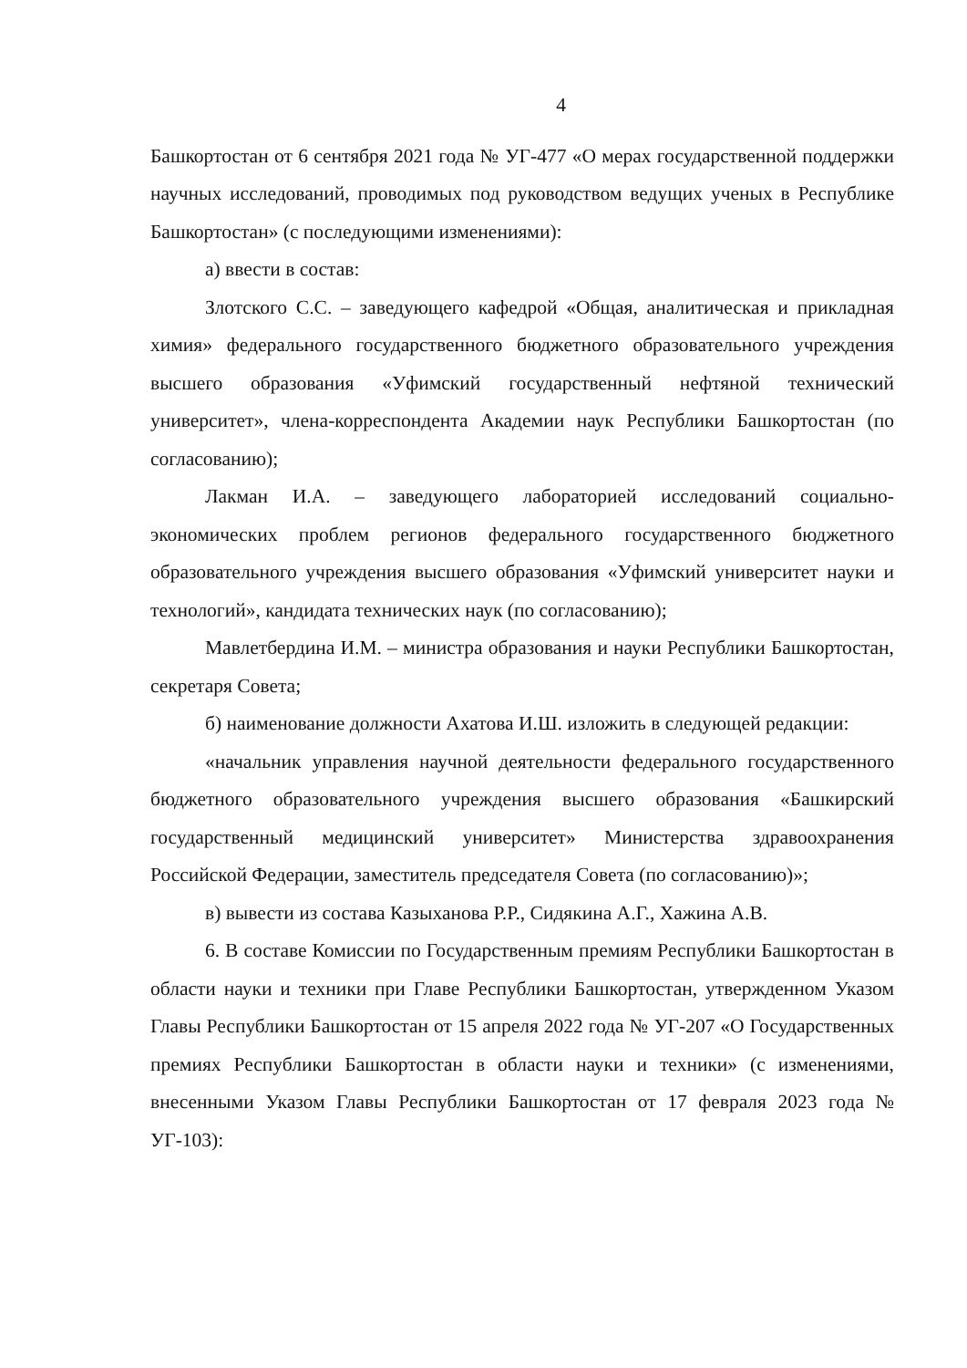4
Башкортостан от 6 сентября 2021 года № УГ-477 «О мерах государственной поддержки научных исследований, проводимых под руководством ведущих ученых в Республике Башкортостан» (с последующими изменениями):
а) ввести в состав:
Злотского С.С. – заведующего кафедрой «Общая, аналитическая и прикладная химия» федерального государственного бюджетного образовательного учреждения высшего образования «Уфимский государственный нефтяной технический университет», члена-корреспондента Академии наук Республики Башкортостан (по согласованию);
Лакман И.А. – заведующего лабораторией исследований социально-экономических проблем регионов федерального государственного бюджетного образовательного учреждения высшего образования «Уфимский университет науки и технологий», кандидата технических наук (по согласованию);
Мавлетбердина И.М. – министра образования и науки Республики Башкортостан, секретаря Совета;
б) наименование должности Ахатова И.Ш. изложить в следующей редакции:
«начальник управления научной деятельности федерального государственного бюджетного образовательного учреждения высшего образования «Башкирский государственный медицинский университет» Министерства здравоохранения Российской Федерации, заместитель председателя Совета (по согласованию)»;
в) вывести из состава Казыханова Р.Р., Сидякина А.Г., Хажина А.В.
6. В составе Комиссии по Государственным премиям Республики Башкортостан в области науки и техники при Главе Республики Башкортостан, утвержденном Указом Главы Республики Башкортостан от 15 апреля 2022 года № УГ-207 «О Государственных премиях Республики Башкортостан в области науки и техники» (с изменениями, внесенными Указом Главы Республики Башкортостан от 17 февраля 2023 года № УГ-103):